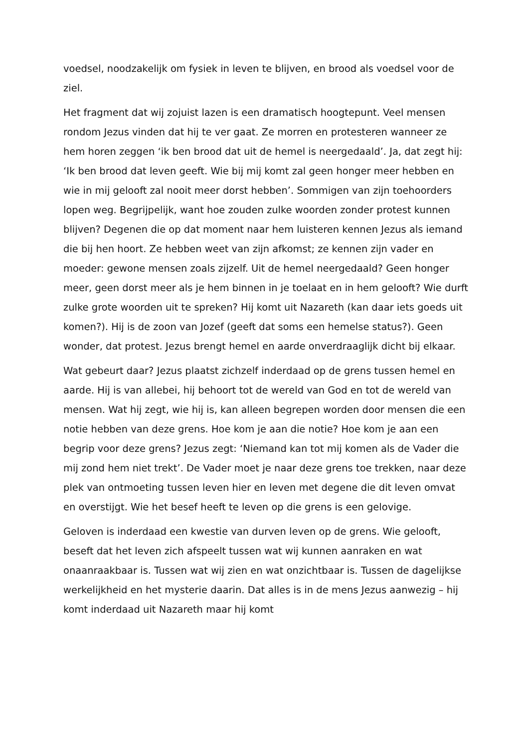voedsel, noodzakelijk om fysiek in leven te blijven, en brood als voedsel voor de ziel.
Het fragment dat wij zojuist lazen is een dramatisch hoogtepunt. Veel mensen rondom Jezus vinden dat hij te ver gaat. Ze morren en protesteren wanneer ze hem horen zeggen ‘ik ben brood dat uit de hemel is neergedaald’. Ja, dat zegt hij: ‘Ik ben brood dat leven geeft. Wie bij mij komt zal geen honger meer hebben en wie in mij gelooft zal nooit meer dorst hebben’. Sommigen van zijn toehoorders lopen weg. Begrijpelijk, want hoe zouden zulke woorden zonder protest kunnen blijven? Degenen die op dat moment naar hem luisteren kennen Jezus als iemand die bij hen hoort. Ze hebben weet van zijn afkomst; ze kennen zijn vader en moeder: gewone mensen zoals zijzelf. Uit de hemel neergedaald? Geen honger meer, geen dorst meer als je hem binnen in je toelaat en in hem gelooft? Wie durft zulke grote woorden uit te spreken? Hij komt uit Nazareth (kan daar iets goeds uit komen?). Hij is de zoon van Jozef (geeft dat soms een hemelse status?). Geen wonder, dat protest. Jezus brengt hemel en aarde onverdraaglijk dicht bij elkaar.
Wat gebeurt daar? Jezus plaatst zichzelf inderdaad op de grens tussen hemel en aarde. Hij is van allebei, hij behoort tot de wereld van God en tot de wereld van mensen. Wat hij zegt, wie hij is, kan alleen begrepen worden door mensen die een notie hebben van deze grens. Hoe kom je aan die notie? Hoe kom je aan een begrip voor deze grens? Jezus zegt: ‘Niemand kan tot mij komen als de Vader die mij zond hem niet trekt’. De Vader moet je naar deze grens toe trekken, naar deze plek van ontmoeting tussen leven hier en leven met degene die dit leven omvat en overstijgt. Wie het besef heeft te leven op die grens is een gelovige.
Geloven is inderdaad een kwestie van durven leven op de grens. Wie gelooft, beseft dat het leven zich afspeelt tussen wat wij kunnen aanraken en wat onaanraakbaar is. Tussen wat wij zien en wat onzichtbaar is. Tussen de dagelijkse werkelijkheid en het mysterie daarin. Dat alles is in de mens Jezus aanwezig – hij komt inderdaad uit Nazareth maar hij komt